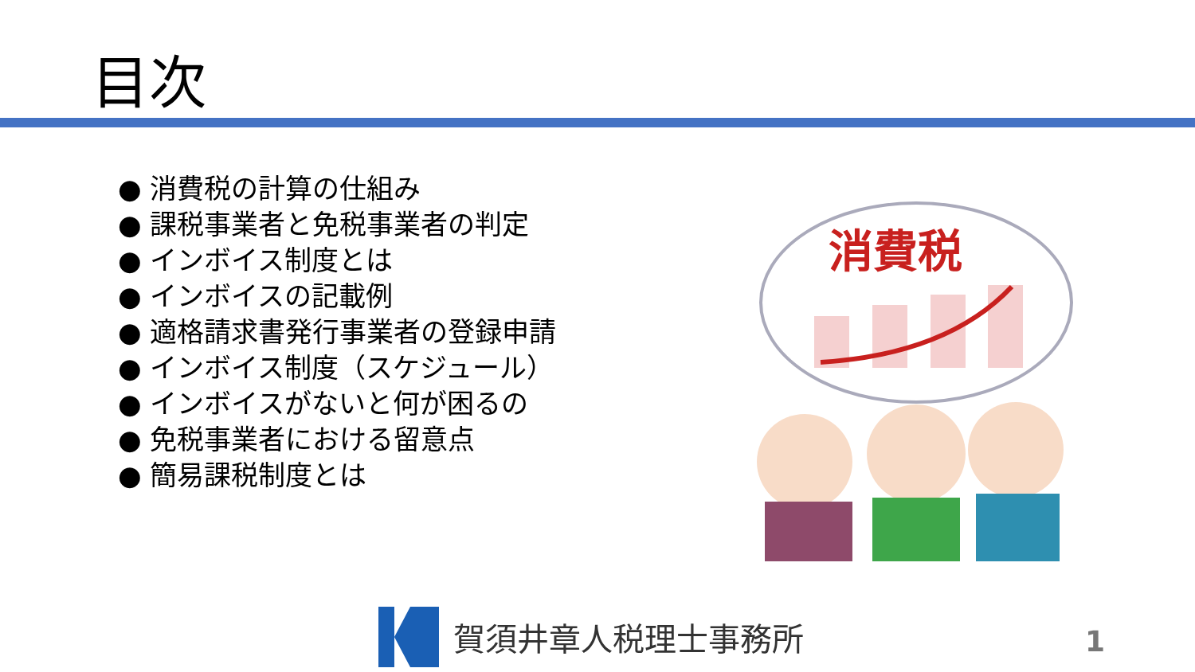目次
● 消費税の計算の仕組み
● 課税事業者と免税事業者の判定
● インボイス制度とは
● インボイスの記載例
● 適格請求書発行事業者の登録申請
● インボイス制度（スケジュール）
● インボイスがないと何が困るの
● 免税事業者における留意点
● 簡易課税制度とは
消費税
賀須井章人税理士事務所 1